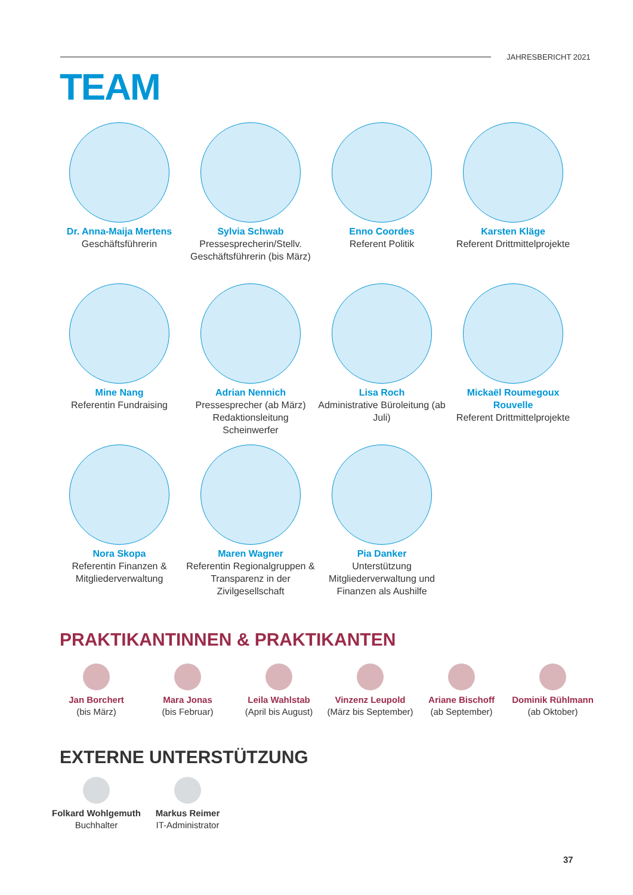JAHRESBERICHT 2021
TEAM
Dr. Anna-Maija Mertens
Geschäftsführerin
Sylvia Schwab
Pressesprecherin/Stellv. Geschäftsführerin (bis März)
Enno Coordes
Referent Politik
Karsten Kläge
Referent Drittmittelprojekte
Mine Nang
Referentin Fundraising
Adrian Nennich
Pressesprecher (ab März) Redaktionsleitung Scheinwerfer
Lisa Roch
Administrative Büroleitung (ab Juli)
Mickaël Roumegoux Rouvelle
Referent Drittmittelprojekte
Nora Skopa
Referentin Finanzen & Mitgliederverwaltung
Maren Wagner
Referentin Regionalgruppen & Transparenz in der Zivilgesellschaft
Pia Danker
Unterstützung Mitgliederverwaltung und Finanzen als Aushilfe
PRAKTIKANTINNEN & PRAKTIKANTEN
Jan Borchert
(bis März)
Mara Jonas
(bis Februar)
Leila Wahlstab
(April bis August)
Vinzenz Leupold
(März bis September)
Ariane Bischoff
(ab September)
Dominik Rühlmann
(ab Oktober)
EXTERNE UNTERSTÜTZUNG
Folkard Wohlgemuth
Buchhalter
Markus Reimer
IT-Administrator
37